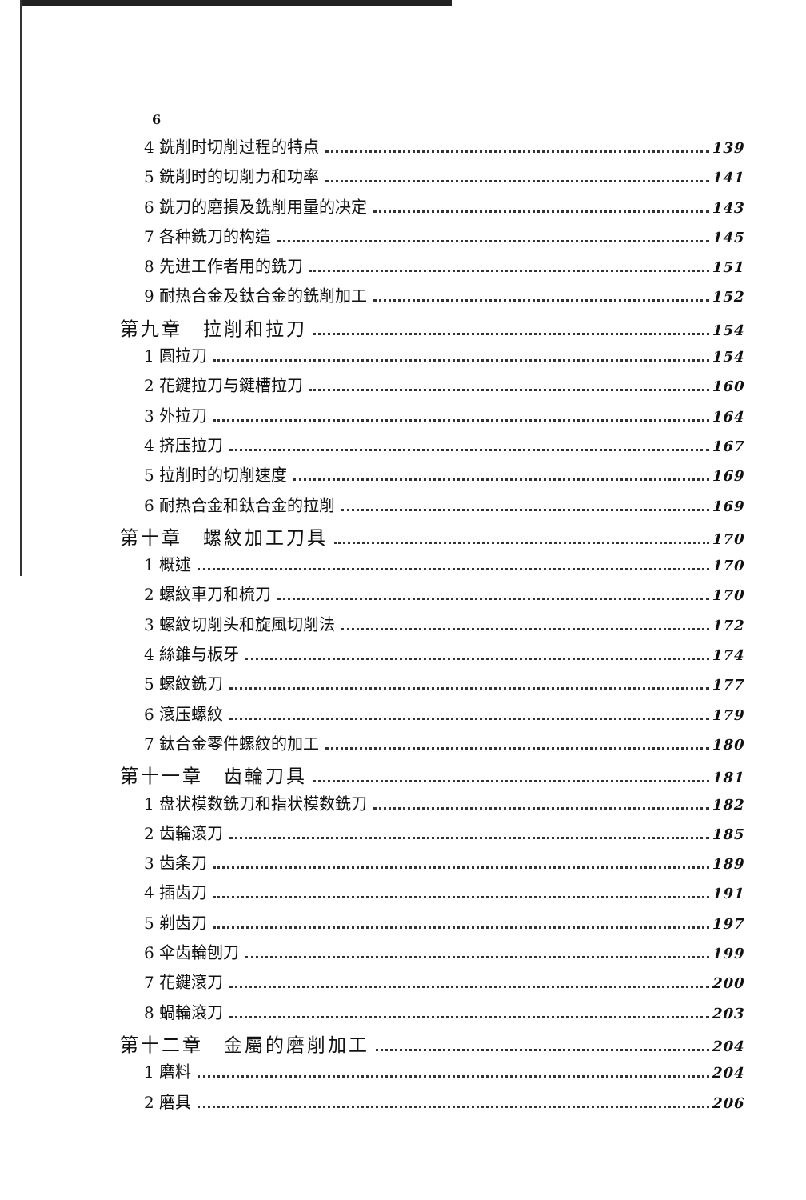6
4 銑削时切削过程的特点 139
5 銑削时的切削力和功率 141
6 銑刀的磨損及銑削用量的决定 143
7 各种銑刀的构造 145
8 先进工作者用的銑刀 151
9 耐热合金及鈦合金的銑削加工 152
第九章　拉削和拉刀 154
1 圓拉刀 154
2 花鍵拉刀与鍵槽拉刀 160
3 外拉刀 164
4 挤压拉刀 167
5 拉削时的切削速度 169
6 耐热合金和鈦合金的拉削 169
第十章　螺紋加工刀具 170
1 概述 170
2 螺紋車刀和梳刀 170
3 螺紋切削头和旋風切削法 172
4 絲錐与板牙 174
5 螺紋銑刀 177
6 滾压螺紋 179
7 鈦合金零件螺紋的加工 180
第十一章　齿輪刀具 181
1 盘状模数銑刀和指状模数銑刀 182
2 齿輪滾刀 185
3 齿条刀 189
4 插齿刀 191
5 剃齿刀 197
6 伞齿輪刨刀 199
7 花鍵滾刀 200
8 蝸輪滾刀 203
第十二章　金屬的磨削加工 204
1 磨料 204
2 磨具 206